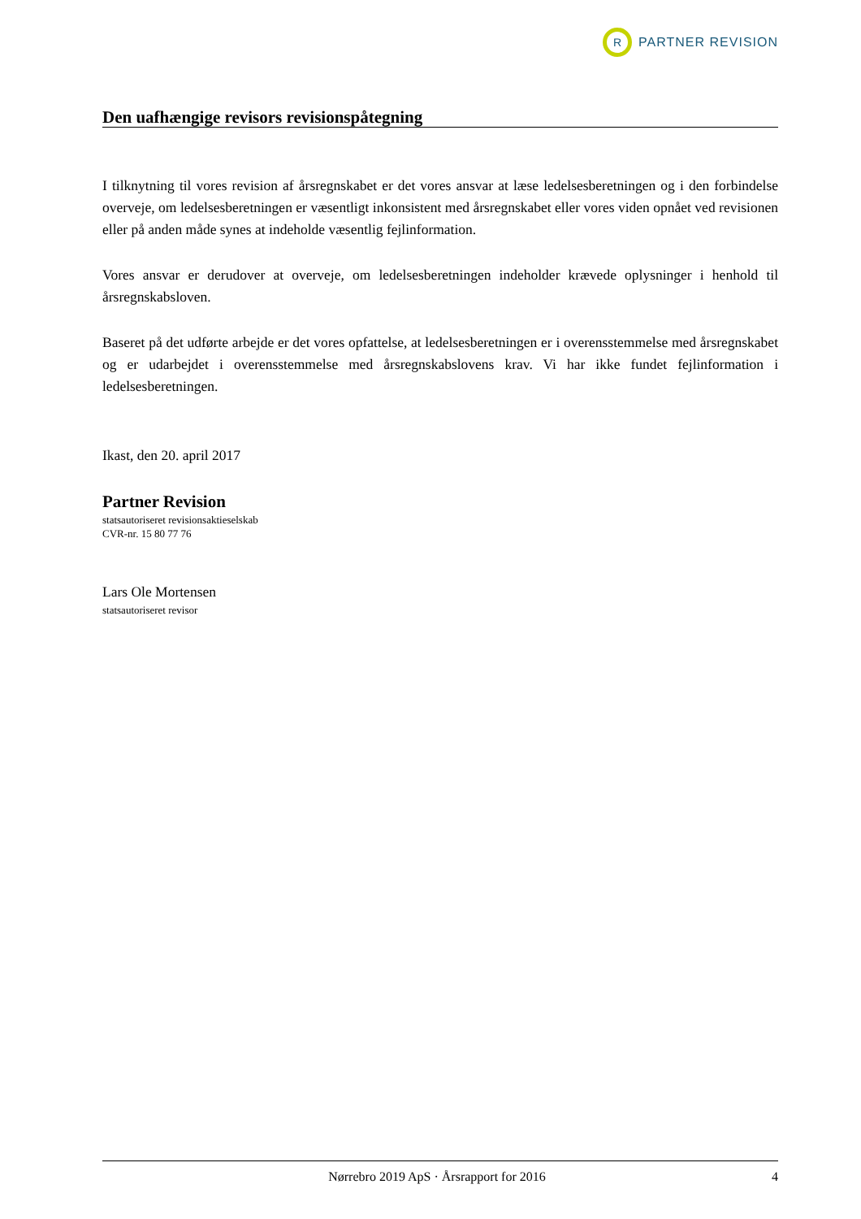R
PARTNER REVISION
Den uafhængige revisors revisionspåtegning
I tilknytning til vores revision af årsregnskabet er det vores ansvar at læse ledelsesberetningen og i den forbindelse overveje, om ledelsesberetningen er væsentligt inkonsistent med årsregnskabet eller vores viden opnået ved revisionen eller på anden måde synes at indeholde væsentlig fejlinformation.
Vores ansvar er derudover at overveje, om ledelsesberetningen indeholder krævede oplysninger i henhold til årsregnskabsloven.
Baseret på det udførte arbejde er det vores opfattelse, at ledelsesberetningen er i overensstemmelse med årsregnskabet og er udarbejdet i overensstemmelse med årsregnskabslovens krav. Vi har ikke fundet fejlinformation i ledelsesberetningen.
Ikast, den 20. april 2017
Partner Revision
statsautoriseret revisionsaktieselskab
CVR-nr. 15 80 77 76
Lars Ole Mortensen
statsautoriseret revisor
Nørrebro 2019 ApS · Årsrapport for 2016 4